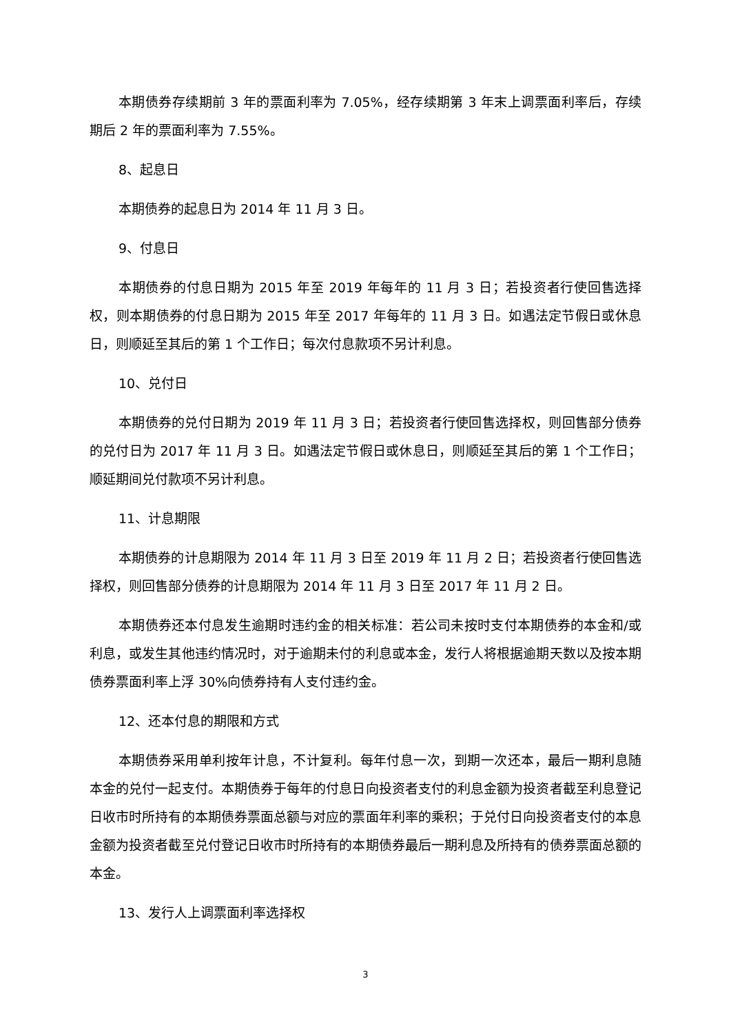本期债券存续期前 3 年的票面利率为 7.05%，经存续期第 3 年末上调票面利率后，存续期后 2 年的票面利率为 7.55%。
8、起息日
本期债券的起息日为 2014 年 11 月 3 日。
9、付息日
本期债券的付息日期为 2015 年至 2019 年每年的 11 月 3 日；若投资者行使回售选择权，则本期债券的付息日期为 2015 年至 2017 年每年的 11 月 3 日。如遇法定节假日或休息日，则顺延至其后的第 1 个工作日；每次付息款项不另计利息。
10、兑付日
本期债券的兑付日期为 2019 年 11 月 3 日；若投资者行使回售选择权，则回售部分债券的兑付日为 2017 年 11 月 3 日。如遇法定节假日或休息日，则顺延至其后的第 1 个工作日；顺延期间兑付款项不另计利息。
11、计息期限
本期债券的计息期限为 2014 年 11 月 3 日至 2019 年 11 月 2 日；若投资者行使回售选择权，则回售部分债券的计息期限为 2014 年 11 月 3 日至 2017 年 11 月 2 日。
本期债券还本付息发生逾期时违约金的相关标准：若公司未按时支付本期债券的本金和/或利息，或发生其他违约情况时，对于逾期未付的利息或本金，发行人将根据逾期天数以及按本期债券票面利率上浮 30%向债券持有人支付违约金。
12、还本付息的期限和方式
本期债券采用单利按年计息，不计复利。每年付息一次，到期一次还本，最后一期利息随本金的兑付一起支付。本期债券于每年的付息日向投资者支付的利息金额为投资者截至利息登记日收市时所持有的本期债券票面总额与对应的票面年利率的乘积；于兑付日向投资者支付的本息金额为投资者截至兑付登记日收市时所持有的本期债券最后一期利息及所持有的债券票面总额的本金。
13、发行人上调票面利率选择权
3